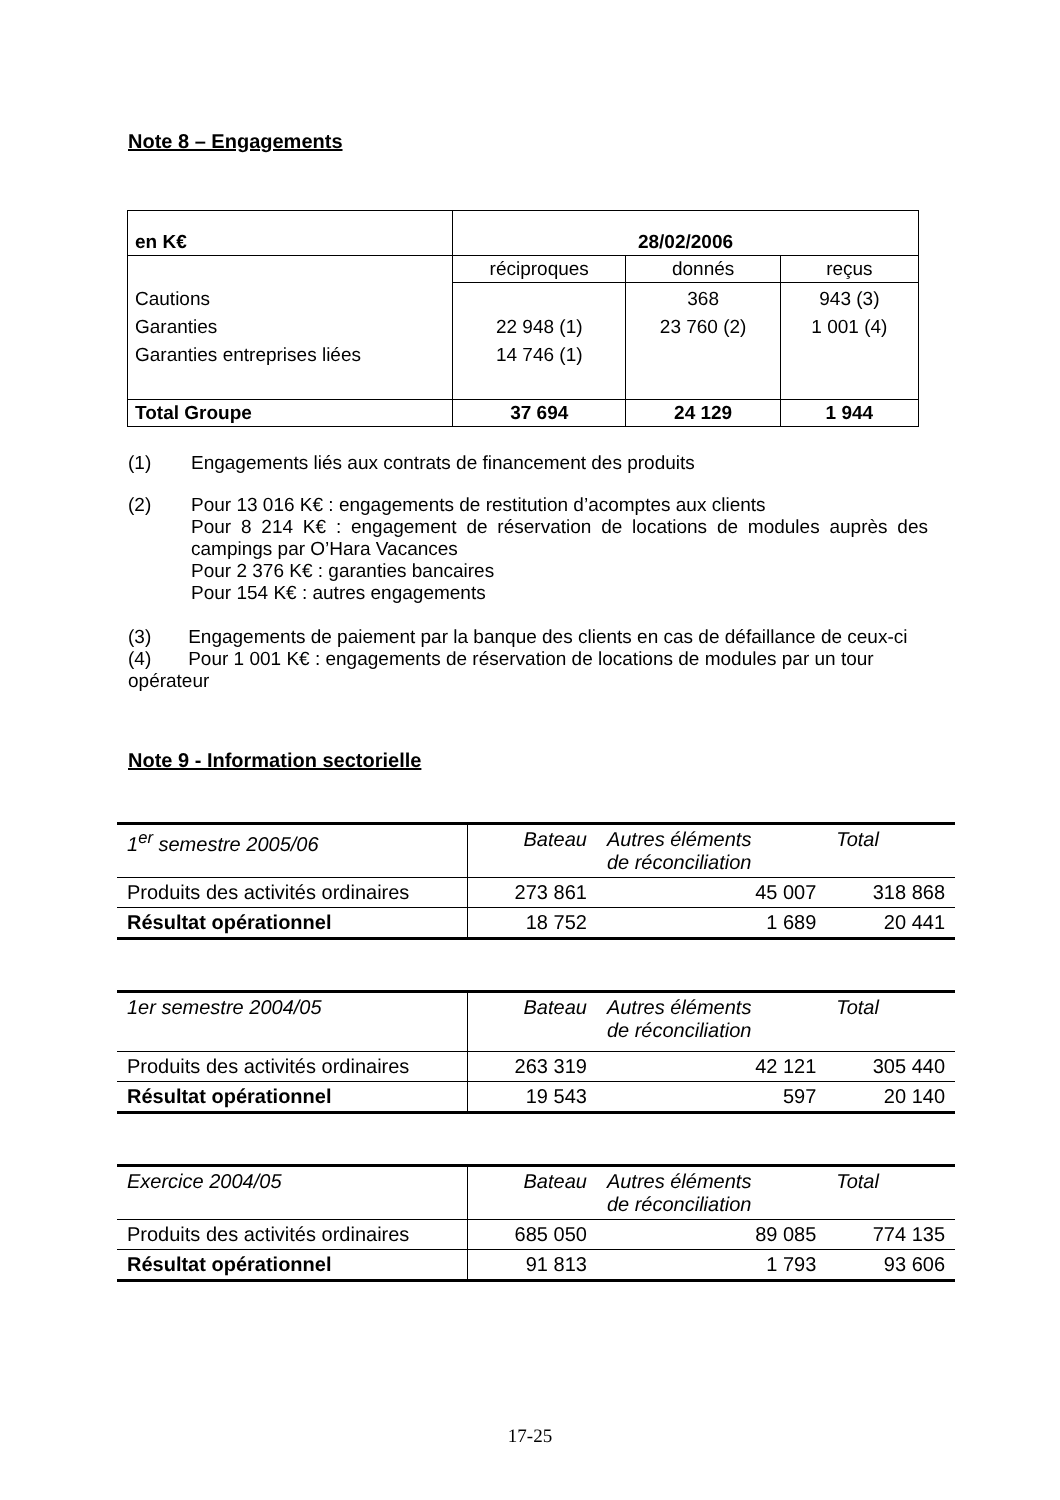Note 8 – Engagements
| en K€ | 28/02/2006 | | |
| Cautions Garanties Garanties entreprises liées | réciproques | donnés | reçus |
| | 22 948 (1) 14 746 (1) | 368 23 760 (2) | 943 (3) 1 001 (4) |
| Total Groupe | 37 694 | 24 129 | 1 944 |
(1) Engagements liés aux contrats de financement des produits
(2) Pour 13 016 K€ : engagements de restitution d’acomptes aux clients
Pour 8 214 K€ : engagement de réservation de locations de modules auprès des campings par O’Hara Vacances
Pour 2 376 K€ : garanties bancaires
Pour 154 K€ : autres engagements
(3) Engagements de paiement par la banque des clients en cas de défaillance de ceux-ci
(4) Pour 1 001 K€ : engagements de réservation de locations de modules par un tour opérateur
Note 9 - Information sectorielle
| 1<sup>er</sup> semestre 2005/06 | Bateau | Autres éléments de réconciliation | Total |
| Produits des activités ordinaires | 273 861 | 45 007 | 318 868 |
| Résultat opérationnel | 18 752 | 1 689 | 20 441 |
| 1er semestre 2004/05 | Bateau | Autres éléments de réconciliation | Total |
| Produits des activités ordinaires | 263 319 | 42 121 | 305 440 |
| Résultat opérationnel | 19 543 | 597 | 20 140 |
| Exercice 2004/05 | Bateau | Autres éléments de réconciliation | Total |
| Produits des activités ordinaires | 685 050 | 89 085 | 774 135 |
| Résultat opérationnel | 91 813 | 1 793 | 93 606 |
17-25